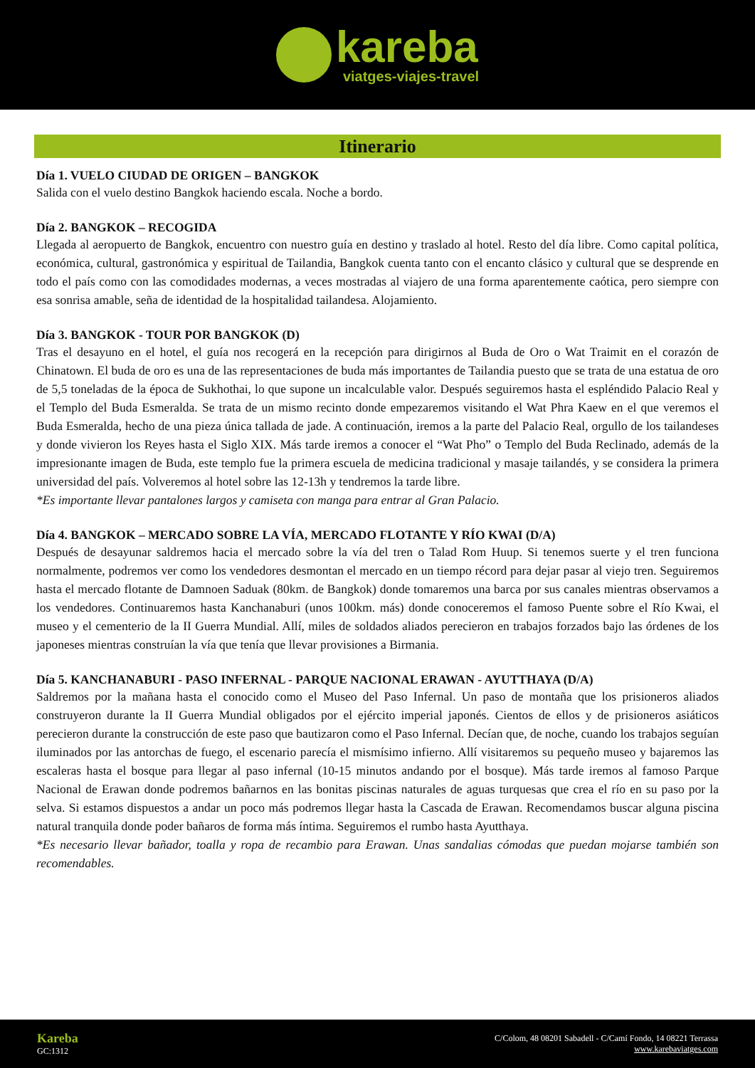kareba
viatges-viajes-travel
Itinerario
Día 1. VUELO CIUDAD DE ORIGEN – BANGKOK
Salida con el vuelo destino Bangkok haciendo escala. Noche a bordo.
Día 2. BANGKOK – RECOGIDA
Llegada al aeropuerto de Bangkok, encuentro con nuestro guía en destino y traslado al hotel. Resto del día libre. Como capital política, económica, cultural, gastronómica y espiritual de Tailandia, Bangkok cuenta tanto con el encanto clásico y cultural que se desprende en todo el país como con las comodidades modernas, a veces mostradas al viajero de una forma aparentemente caótica, pero siempre con esa sonrisa amable, seña de identidad de la hospitalidad tailandesa. Alojamiento.
Día 3. BANGKOK - TOUR POR BANGKOK (D)
Tras el desayuno en el hotel, el guía nos recogerá en la recepción para dirigirnos al Buda de Oro o Wat Traimit en el corazón de Chinatown. El buda de oro es una de las representaciones de buda más importantes de Tailandia puesto que se trata de una estatua de oro de 5,5 toneladas de la época de Sukhothai, lo que supone un incalculable valor. Después seguiremos hasta el espléndido Palacio Real y el Templo del Buda Esmeralda. Se trata de un mismo recinto donde empezaremos visitando el Wat Phra Kaew en el que veremos el Buda Esmeralda, hecho de una pieza única tallada de jade. A continuación, iremos a la parte del Palacio Real, orgullo de los tailandeses y donde vivieron los Reyes hasta el Siglo XIX. Más tarde iremos a conocer el “Wat Pho” o Templo del Buda Reclinado, además de la impresionante imagen de Buda, este templo fue la primera escuela de medicina tradicional y masaje tailandés, y se considera la primera universidad del país. Volveremos al hotel sobre las 12-13h y tendremos la tarde libre.
*Es importante llevar pantalones largos y camiseta con manga para entrar al Gran Palacio.
Día 4. BANGKOK – MERCADO SOBRE LA VÍA, MERCADO FLOTANTE Y RÍO KWAI (D/A)
Después de desayunar saldremos hacia el mercado sobre la vía del tren o Talad Rom Huup. Si tenemos suerte y el tren funciona normalmente, podremos ver como los vendedores desmontan el mercado en un tiempo récord para dejar pasar al viejo tren. Seguiremos hasta el mercado flotante de Damnoen Saduak (80km. de Bangkok) donde tomaremos una barca por sus canales mientras observamos a los vendedores. Continuaremos hasta Kanchanaburi (unos 100km. más) donde conoceremos el famoso Puente sobre el Río Kwai, el museo y el cementerio de la II Guerra Mundial. Allí, miles de soldados aliados perecieron en trabajos forzados bajo las órdenes de los japoneses mientras construían la vía que tenía que llevar provisiones a Birmania.
Día 5. KANCHANABURI - PASO INFERNAL - PARQUE NACIONAL ERAWAN - AYUTTHAYA (D/A)
Saldremos por la mañana hasta el conocido como el Museo del Paso Infernal. Un paso de montaña que los prisioneros aliados construyeron durante la II Guerra Mundial obligados por el ejército imperial japonés. Cientos de ellos y de prisioneros asiáticos perecieron durante la construcción de este paso que bautizaron como el Paso Infernal. Decían que, de noche, cuando los trabajos seguían iluminados por las antorchas de fuego, el escenario parecía el mismísimo infierno. Allí visitaremos su pequeño museo y bajaremos las escaleras hasta el bosque para llegar al paso infernal (10-15 minutos andando por el bosque). Más tarde iremos al famoso Parque Nacional de Erawan donde podremos bañarnos en las bonitas piscinas naturales de aguas turquesas que crea el río en su paso por la selva. Si estamos dispuestos a andar un poco más podremos llegar hasta la Cascada de Erawan. Recomendamos buscar alguna piscina natural tranquila donde poder bañaros de forma más íntima. Seguiremos el rumbo hasta Ayutthaya.
*Es necesario llevar bañador, toalla y ropa de recambio para Erawan. Unas sandalias cómodas que puedan mojarse también son recomendables.
Kareba
GC:1312
C/Colom, 48 08201 Sabadell - C/Camí Fondo, 14 08221 Terrassa
www.karebaviatges.com